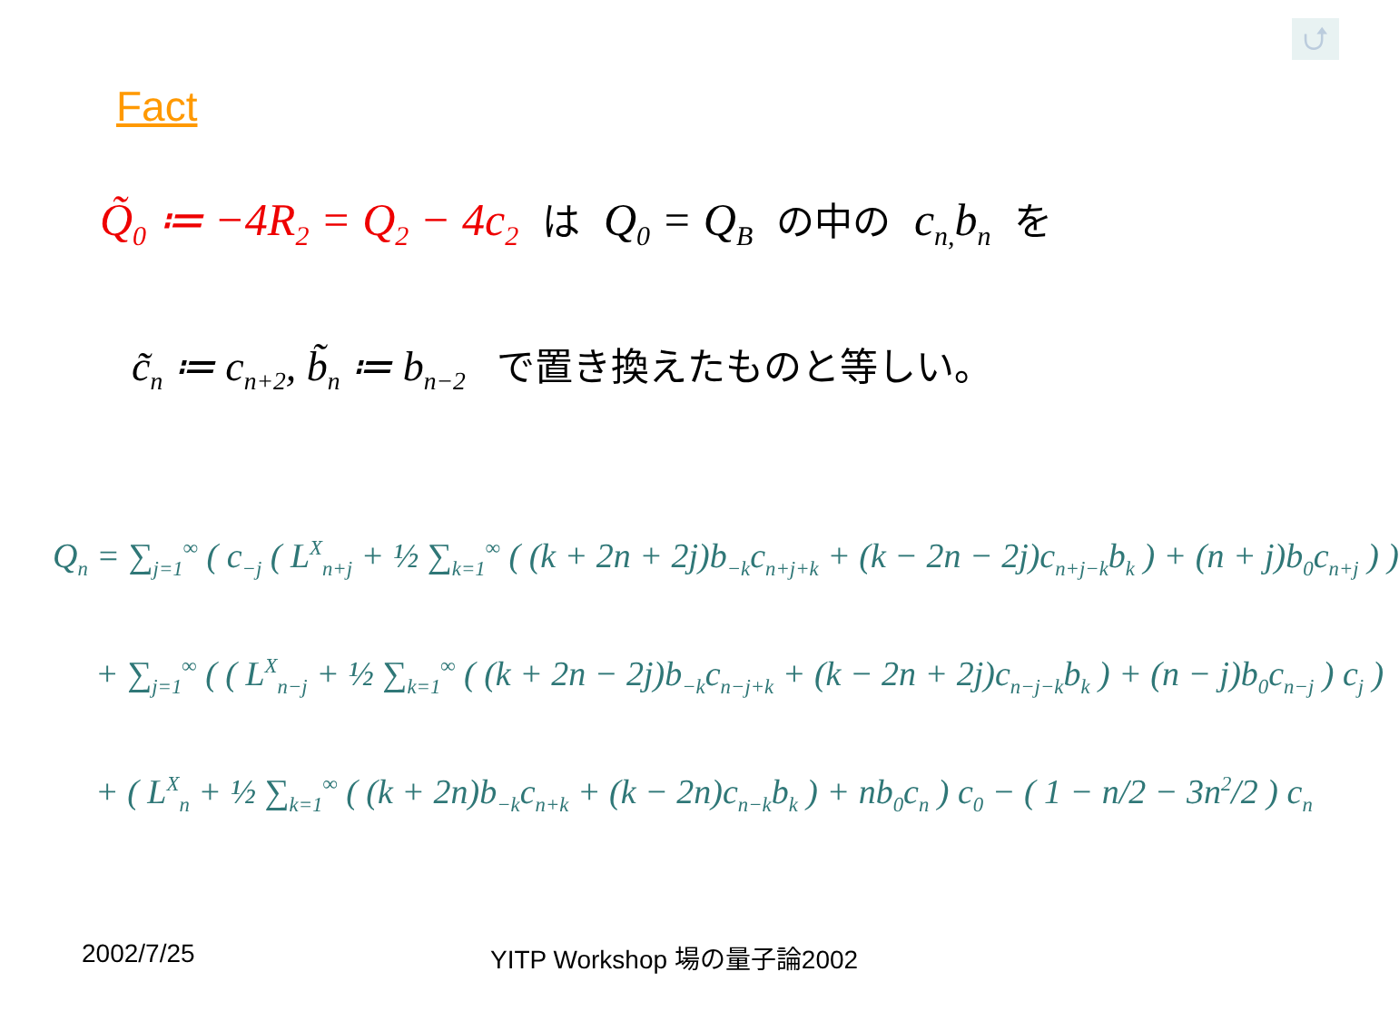⮍
Fact
Q̃<sub>0</sub> ≔ −4R<sub>2</sub> = Q<sub>2</sub> − 4c<sub>2</sub> は Q<sub>0</sub> = Q<sub>B</sub> の中の c<sub>n,</sub>b<sub>n</sub> を
c̃<sub>n</sub> ≔ c<sub>n+2</sub>, b̃<sub>n</sub> ≔ b<sub>n−2</sub> で置き換えたものと等しい。
Q<sub>n</sub> = ∑<sub>j=1</sub><sup>∞</sup> ( c<sub>−j</sub> ( L<sup>X</sup><sub>n+j</sub> + ½ ∑<sub>k=1</sub><sup>∞</sup> ( (k + 2n + 2j)b<sub>−k</sub>c<sub>n+j+k</sub> + (k − 2n − 2j)c<sub>n+j−k</sub>b<sub>k</sub> ) + (n + j)b<sub>0</sub>c<sub>n+j</sub> ) )
+ ∑<sub>j=1</sub><sup>∞</sup> ( ( L<sup>X</sup><sub>n−j</sub> + ½ ∑<sub>k=1</sub><sup>∞</sup> ( (k + 2n − 2j)b<sub>−k</sub>c<sub>n−j+k</sub> + (k − 2n + 2j)c<sub>n−j−k</sub>b<sub>k</sub> ) + (n − j)b<sub>0</sub>c<sub>n−j</sub> ) c<sub>j</sub> )
+ ( L<sup>X</sup><sub>n</sub> + ½ ∑<sub>k=1</sub><sup>∞</sup> ( (k + 2n)b<sub>−k</sub>c<sub>n+k</sub> + (k − 2n)c<sub>n−k</sub>b<sub>k</sub> ) + nb<sub>0</sub>c<sub>n</sub> ) c<sub>0</sub> − ( 1 − n/2 − 3n<sup>2</sup>/2 ) c<sub>n</sub>
2002/7/25 YITP Workshop 場の量子論2002